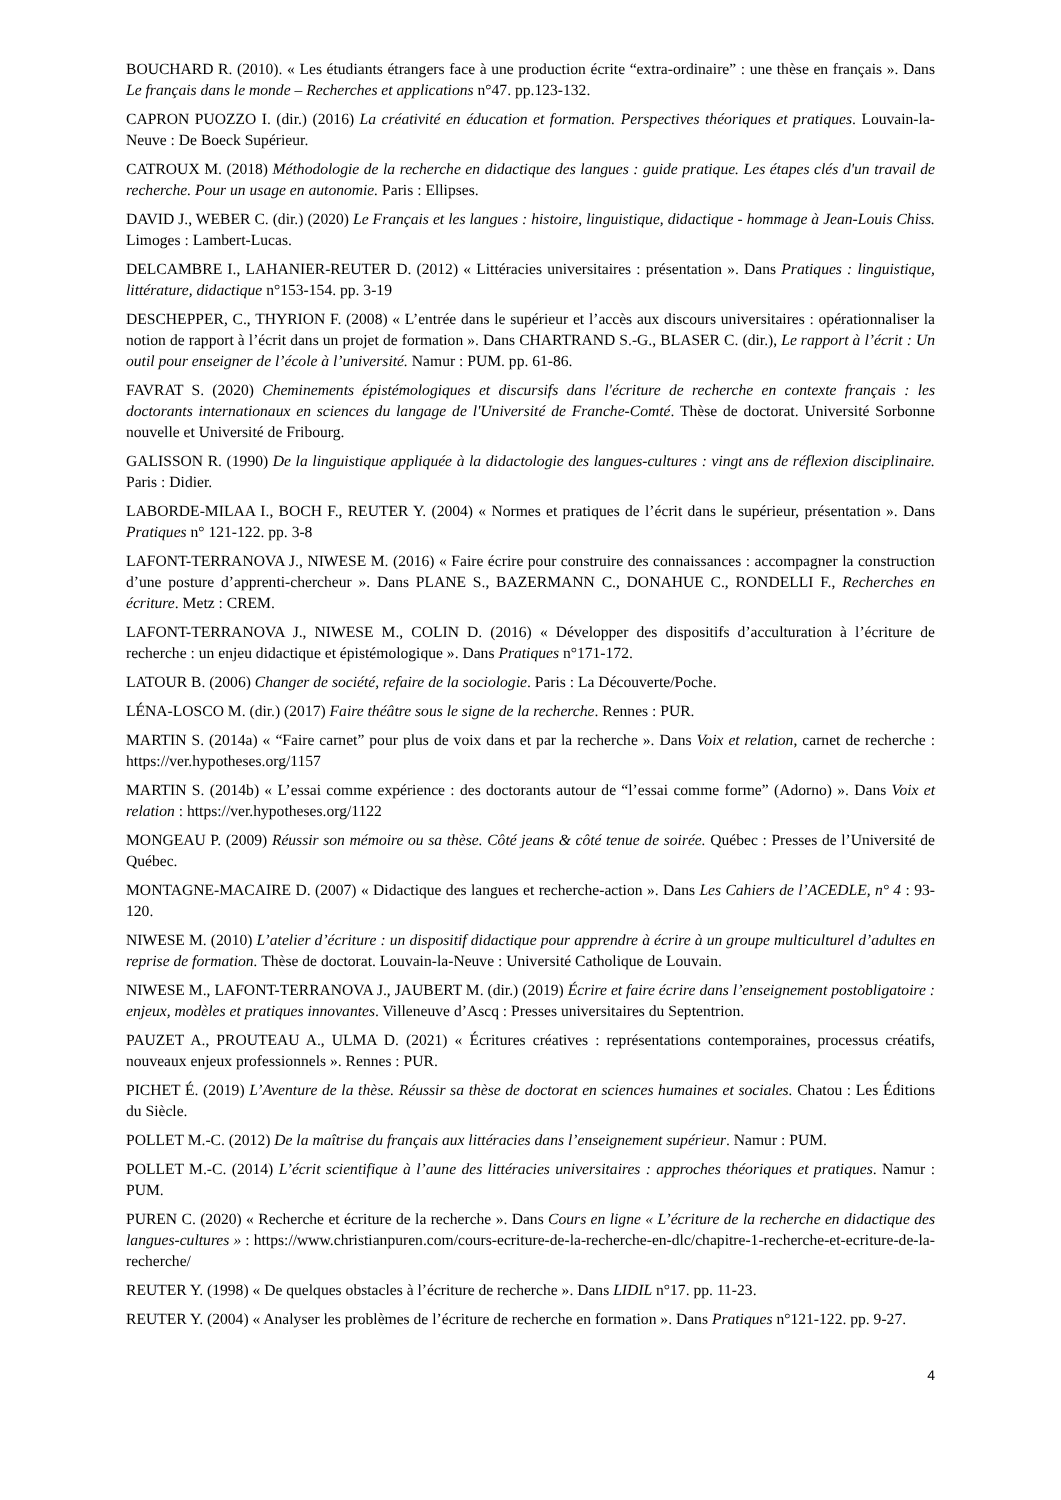BOUCHARD R. (2010). « Les étudiants étrangers face à une production écrite “extra-ordinaire” : une thèse en français ». Dans Le français dans le monde – Recherches et applications n°47. pp.123-132.
CAPRON PUOZZO I. (dir.) (2016) La créativité en éducation et formation. Perspectives théoriques et pratiques. Louvain-la-Neuve : De Boeck Supérieur.
CATROUX M. (2018) Méthodologie de la recherche en didactique des langues : guide pratique. Les étapes clés d'un travail de recherche. Pour un usage en autonomie. Paris : Ellipses.
DAVID J., WEBER C. (dir.) (2020) Le Français et les langues : histoire, linguistique, didactique - hommage à Jean-Louis Chiss. Limoges : Lambert-Lucas.
DELCAMBRE I., LAHANIER-REUTER D. (2012) « Littéracies universitaires : présentation ». Dans Pratiques : linguistique, littérature, didactique n°153-154. pp. 3-19
DESCHEPPER, C., THYRION F. (2008) « L’entrée dans le supérieur et l’accès aux discours universitaires : opérationnaliser la notion de rapport à l’écrit dans un projet de formation ». Dans CHARTRAND S.-G., BLASER C. (dir.), Le rapport à l’écrit : Un outil pour enseigner de l’école à l’université. Namur : PUM. pp. 61-86.
FAVRAT S. (2020) Cheminements épistémologiques et discursifs dans l'écriture de recherche en contexte français : les doctorants internationaux en sciences du langage de l'Université de Franche-Comté. Thèse de doctorat. Université Sorbonne nouvelle et Université de Fribourg.
GALISSON R. (1990) De la linguistique appliquée à la didactologie des langues-cultures : vingt ans de réflexion disciplinaire. Paris : Didier.
LABORDE-MILAA I., BOCH F., REUTER Y. (2004) « Normes et pratiques de l’écrit dans le supérieur, présentation ». Dans Pratiques n° 121-122. pp. 3-8
LAFONT-TERRANOVA J., NIWESE M. (2016) « Faire écrire pour construire des connaissances : accompagner la construction d’une posture d’apprenti-chercheur ». Dans PLANE S., BAZERMANN C., DONAHUE C., RONDELLI F., Recherches en écriture. Metz : CREM.
LAFONT-TERRANOVA J., NIWESE M., COLIN D. (2016) « Développer des dispositifs d’acculturation à l’écriture de recherche : un enjeu didactique et épistémologique ». Dans Pratiques n°171-172.
LATOUR B. (2006) Changer de société, refaire de la sociologie. Paris : La Découverte/Poche.
LÉNA-LOSCO M. (dir.) (2017) Faire théâtre sous le signe de la recherche. Rennes : PUR.
MARTIN S. (2014a) « “Faire carnet” pour plus de voix dans et par la recherche ». Dans Voix et relation, carnet de recherche : https://ver.hypotheses.org/1157
MARTIN S. (2014b) « L’essai comme expérience : des doctorants autour de “l’essai comme forme” (Adorno) ». Dans Voix et relation : https://ver.hypotheses.org/1122
MONGEAU P. (2009) Réussir son mémoire ou sa thèse. Côté jeans & côté tenue de soirée. Québec : Presses de l’Université de Québec.
MONTAGNE-MACAIRE D. (2007) « Didactique des langues et recherche-action ». Dans Les Cahiers de l’ACEDLE, n° 4 : 93-120.
NIWESE M. (2010) L’atelier d’écriture : un dispositif didactique pour apprendre à écrire à un groupe multiculturel d’adultes en reprise de formation. Thèse de doctorat. Louvain-la-Neuve : Université Catholique de Louvain.
NIWESE M., LAFONT-TERRANOVA J., JAUBERT M. (dir.) (2019) Écrire et faire écrire dans l’enseignement postobligatoire : enjeux, modèles et pratiques innovantes. Villeneuve d’Ascq : Presses universitaires du Septentrion.
PAUZET A., PROUTEAU A., ULMA D. (2021) « Écritures créatives : représentations contemporaines, processus créatifs, nouveaux enjeux professionnels ». Rennes : PUR.
PICHET É. (2019) L’Aventure de la thèse. Réussir sa thèse de doctorat en sciences humaines et sociales. Chatou : Les Éditions du Siècle.
POLLET M.-C. (2012) De la maîtrise du français aux littéracies dans l’enseignement supérieur. Namur : PUM.
POLLET M.-C. (2014) L’écrit scientifique à l’aune des littéracies universitaires : approches théoriques et pratiques. Namur : PUM.
PUREN C. (2020) « Recherche et écriture de la recherche ». Dans Cours en ligne « L’écriture de la recherche en didactique des langues-cultures » : https://www.christianpuren.com/cours-ecriture-de-la-recherche-en-dlc/chapitre-1-recherche-et-ecriture-de-la-recherche/
REUTER Y. (1998) « De quelques obstacles à l’écriture de recherche ». Dans LIDIL n°17. pp. 11-23.
REUTER Y. (2004) « Analyser les problèmes de l’écriture de recherche en formation ». Dans Pratiques n°121-122. pp. 9-27.
4